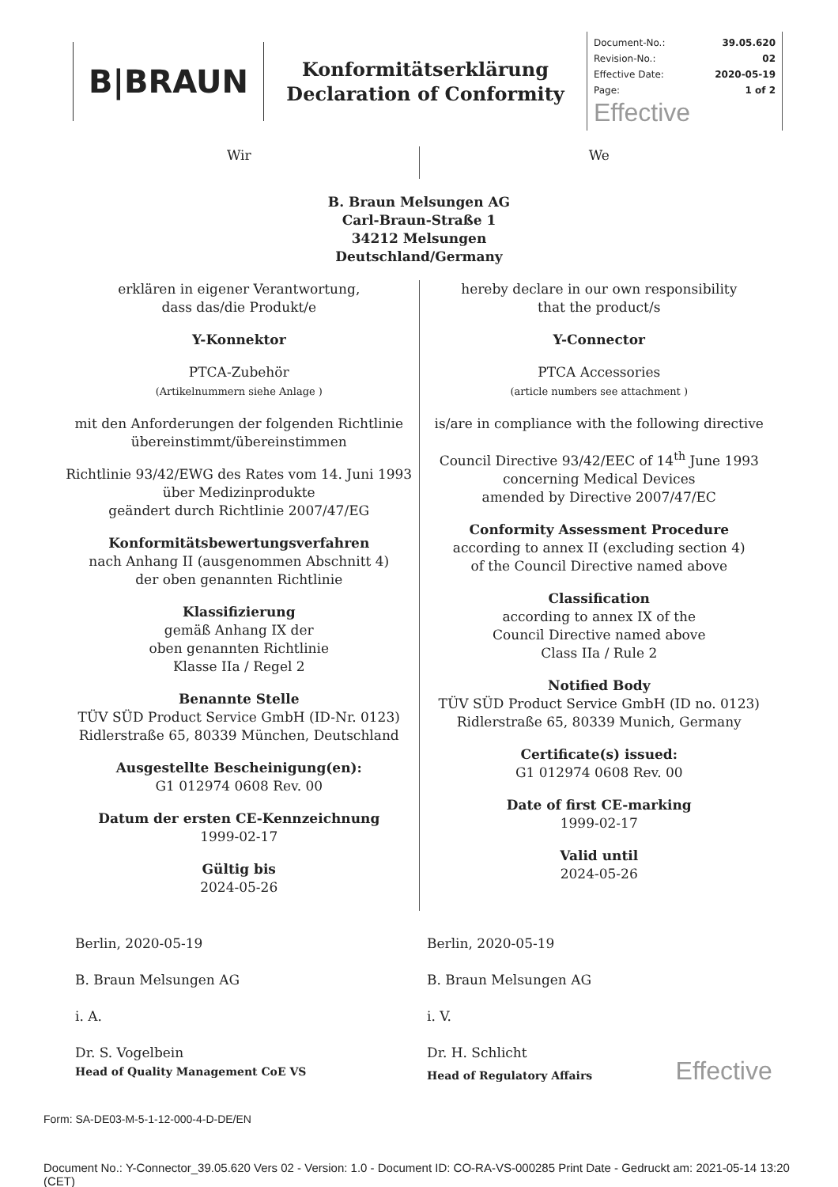B|BRAUN
Konformitätserklärung
Declaration of Conformity
| Document-No.: | 39.05.620 |
| Revision-No.: | 02 |
| Effective Date: | 2020-05-19 |
| Page: | 1 of 2 |
Effective
Wir We
B. Braun Melsungen AG
Carl-Braun-Straße 1
34212 Melsungen
Deutschland/Germany
erklären in eigener Verantwortung,
dass das/die Produkt/e
Y-Konnektor
PTCA-Zubehör
(Artikelnummern siehe Anlage )
mit den Anforderungen der folgenden Richtlinie
übereinstimmt/übereinstimmen
Richtlinie 93/42/EWG des Rates vom 14. Juni 1993
über Medizinprodukte
geändert durch Richtlinie 2007/47/EG
Konformitätsbewertungsverfahren
nach Anhang II (ausgenommen Abschnitt 4)
der oben genannten Richtlinie
Klassifizierung
gemäß Anhang IX der
oben genannten Richtlinie
Klasse IIa / Regel 2
Benannte Stelle
TÜV SÜD Product Service GmbH (ID-Nr. 0123)
Ridlerstraße 65, 80339 München, Deutschland
Ausgestellte Bescheinigung(en):
G1 012974 0608 Rev. 00
Datum der ersten CE-Kennzeichnung
1999-02-17
Gültig bis
2024-05-26
hereby declare in our own responsibility
that the product/s
Y-Connector
PTCA Accessories
(article numbers see attachment )
is/are in compliance with the following directive
Council Directive 93/42/EEC of 14<sup>th</sup> June 1993
concerning Medical Devices
amended by Directive 2007/47/EC
Conformity Assessment Procedure
according to annex II (excluding section 4)
of the Council Directive named above
Classification
according to annex IX of the
Council Directive named above
Class IIa / Rule 2
Notified Body
TÜV SÜD Product Service GmbH (ID no. 0123)
Ridlerstraße 65, 80339 Munich, Germany
Certificate(s) issued:
G1 012974 0608 Rev. 00
Date of first CE-marking
1999-02-17
Valid until
2024-05-26
Berlin, 2020-05-19
B. Braun Melsungen AG
i. A.
Dr. S. Vogelbein
Head of Quality Management CoE VS
Berlin, 2020-05-19
B. Braun Melsungen AG
i. V.
Dr. H. Schlicht
Head of Regulatory Affairs Effective
Form: SA-DE03-M-5-1-12-000-4-D-DE/EN
Document No.: Y-Connector_39.05.620 Vers 02 - Version: 1.0 - Document ID: CO-RA-VS-000285 Print Date - Gedruckt am: 2021-05-14 13:20 (CET)